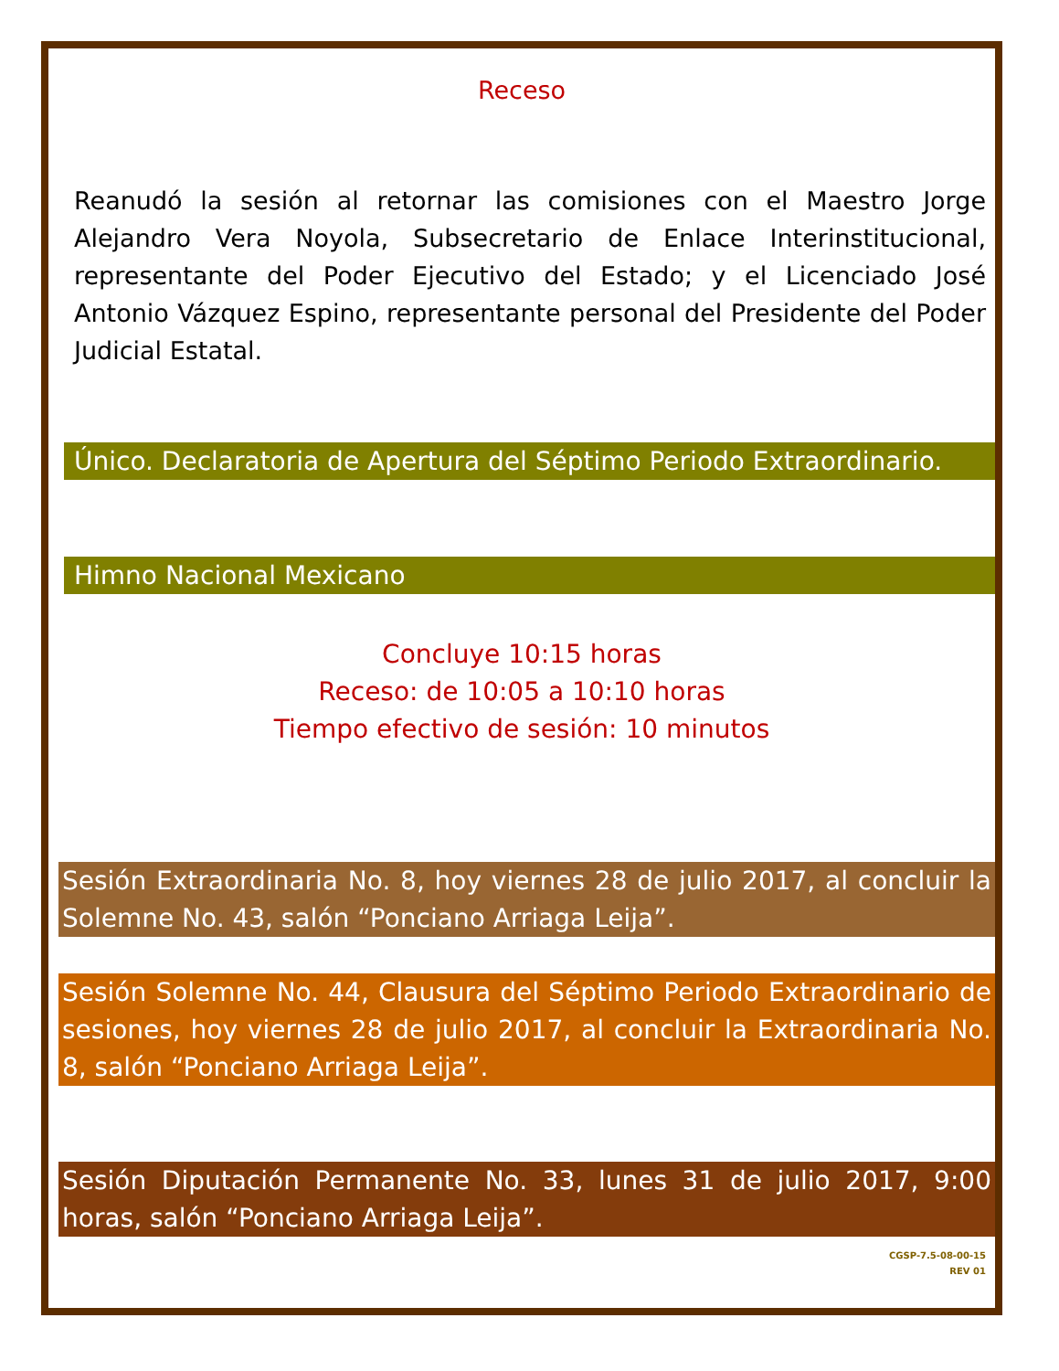Receso
Reanudó la sesión al retornar las comisiones con el Maestro Jorge Alejandro Vera Noyola, Subsecretario de Enlace Interinstitucional, representante del Poder Ejecutivo del Estado; y el Licenciado José Antonio Vázquez Espino, representante personal del Presidente del Poder Judicial Estatal.
Único. Declaratoria de Apertura del Séptimo Periodo Extraordinario.
Himno Nacional Mexicano
Concluye 10:15 horas
Receso: de 10:05 a 10:10 horas
Tiempo efectivo de sesión: 10 minutos
Sesión Extraordinaria No. 8, hoy viernes 28 de julio 2017, al concluir la Solemne No. 43, salón “Ponciano Arriaga Leija”.
Sesión Solemne No. 44, Clausura del Séptimo Periodo Extraordinario de sesiones, hoy viernes 28 de julio 2017, al concluir la Extraordinaria No. 8, salón “Ponciano Arriaga Leija”.
Sesión Diputación Permanente No. 33, lunes 31 de julio 2017, 9:00 horas, salón “Ponciano Arriaga Leija”.
CGSP-7.5-08-00-15
REV 01